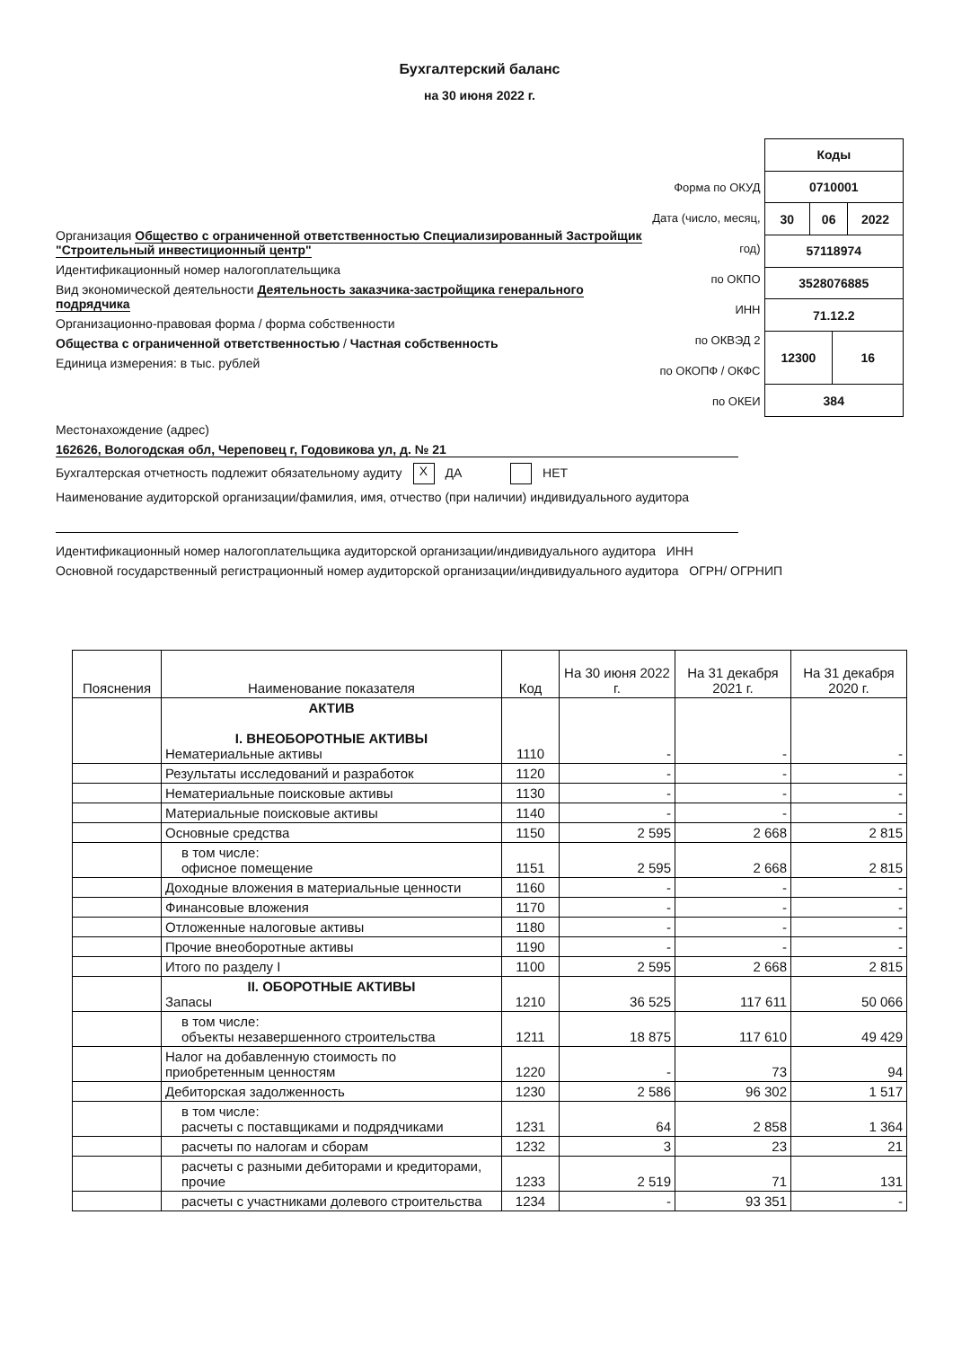Бухгалтерский баланс
на 30 июня 2022 г.
Организация Общество с ограниченной ответственностью Специализированный Застройщик "Строительный инвестиционный центр"
Идентификационный номер налогоплательщика
Вид экономической деятельности Деятельность заказчика-застройщика генерального подрядчика
Организационно-правовая форма / форма собственности
Общества с ограниченной ответственностью / Частная собственность
Единица измерения: в тыс. рублей
Форма по ОКУД
Дата (число, месяц, год)
по ОКПО
ИНН
по ОКВЭД 2
по ОКОПФ / ОКФС
по ОКЕИ
| Коды | | | |
| 0710001 | | | |
| 30 | 06 | | 2022 |
| 57118974 | | | |
| 3528076885 | | | |
| 71.12.2 | | | |
| 12300 | | 16 | |
| 384 | | | |
Местонахождение (адрес)
162626, Вологодская обл, Череповец г, Годовикова ул, д. № 21
Бухгалтерская отчетность подлежит обязательному аудиту X ДА НЕТ
Наименование аудиторской организации/фамилия, имя, отчество (при наличии) индивидуального аудитора
Идентификационный номер налогоплательщика аудиторской организации/индивидуального аудитора ИНН
Основной государственный регистрационный номер аудиторской организации/индивидуального аудитора ОГРН/ ОГРНИП
| Пояснения | Наименование показателя | Код | На 30 июня 2022 г. | На 31 декабря 2021 г. | На 31 декабря 2020 г. |
| --- | --- | --- | --- | --- | --- |
| | АКТИВ I. ВНЕОБОРОТНЫЕ АКТИВЫ Нематериальные активы | 1110 | - | - | - |
| | Результаты исследований и разработок | 1120 | - | - | - |
| | Нематериальные поисковые активы | 1130 | - | - | - |
| | Материальные поисковые активы | 1140 | - | - | - |
| | Основные средства | 1150 | 2 595 | 2 668 | 2 815 |
| | в том числе: офисное помещение | 1151 | 2 595 | 2 668 | 2 815 |
| | Доходные вложения в материальные ценности | 1160 | - | - | - |
| | Финансовые вложения | 1170 | - | - | - |
| | Отложенные налоговые активы | 1180 | - | - | - |
| | Прочие внеоборотные активы | 1190 | - | - | - |
| | Итого по разделу I | 1100 | 2 595 | 2 668 | 2 815 |
| | II. ОБОРОТНЫЕ АКТИВЫ Запасы | 1210 | 36 525 | 117 611 | 50 066 |
| | в том числе: объекты незавершенного строительства | 1211 | 18 875 | 117 610 | 49 429 |
| | Налог на добавленную стоимость по приобретенным ценностям | 1220 | - | 73 | 94 |
| | Дебиторская задолженность | 1230 | 2 586 | 96 302 | 1 517 |
| | в том числе: расчеты с поставщиками и подрядчиками | 1231 | 64 | 2 858 | 1 364 |
| | расчеты по налогам и сборам | 1232 | 3 | 23 | 21 |
| | расчеты с разными дебиторами и кредиторами, прочие | 1233 | 2 519 | 71 | 131 |
| | расчеты с участниками долевого строительства | 1234 | - | 93 351 | - |